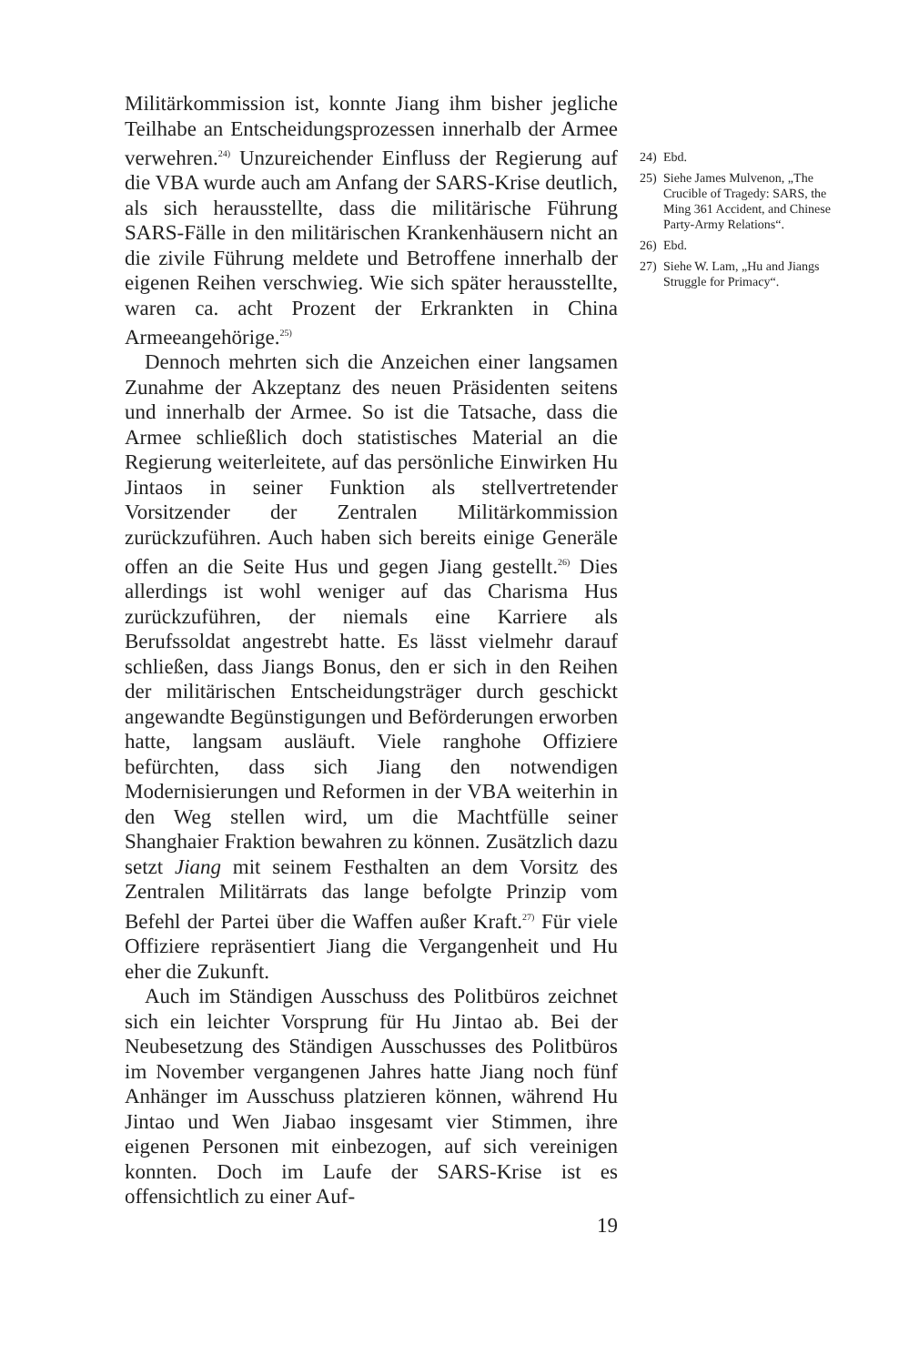Militärkommission ist, konnte Jiang ihm bisher jegliche Teilhabe an Entscheidungsprozessen innerhalb der Armee verwehren.<sup>24)</sup> Unzureichender Einfluss der Regierung auf die VBA wurde auch am Anfang der SARS-Krise deutlich, als sich herausstellte, dass die militärische Führung SARS-Fälle in den militärischen Krankenhäusern nicht an die zivile Führung meldete und Betroffene innerhalb der eigenen Reihen verschwieg. Wie sich später herausstellte, waren ca. acht Prozent der Erkrankten in China Armeeangehörige.<sup>25)</sup>
Dennoch mehrten sich die Anzeichen einer langsamen Zunahme der Akzeptanz des neuen Präsidenten seitens und innerhalb der Armee. So ist die Tatsache, dass die Armee schließlich doch statistisches Material an die Regierung weiterleitete, auf das persönliche Einwirken Hu Jintaos in seiner Funktion als stellvertretender Vorsitzender der Zentralen Militärkommission zurückzuführen. Auch haben sich bereits einige Generäle offen an die Seite Hus und gegen Jiang gestellt.<sup>26)</sup> Dies allerdings ist wohl weniger auf das Charisma Hus zurückzuführen, der niemals eine Karriere als Berufssoldat angestrebt hatte. Es lässt vielmehr darauf schließen, dass Jiangs Bonus, den er sich in den Reihen der militärischen Entscheidungsträger durch geschickt angewandte Begünstigungen und Beförderungen erworben hatte, langsam ausläuft. Viele ranghohe Offiziere befürchten, dass sich Jiang den notwendigen Modernisierungen und Reformen in der VBA weiterhin in den Weg stellen wird, um die Machtfülle seiner Shanghaier Fraktion bewahren zu können. Zusätzlich dazu setzt Jiang mit seinem Festhalten an dem Vorsitz des Zentralen Militärrats das lange befolgte Prinzip vom Befehl der Partei über die Waffen außer Kraft.<sup>27)</sup> Für viele Offiziere repräsentiert Jiang die Vergangenheit und Hu eher die Zukunft.
Auch im Ständigen Ausschuss des Politbüros zeichnet sich ein leichter Vorsprung für Hu Jintao ab. Bei der Neubesetzung des Ständigen Ausschusses des Politbüros im November vergangenen Jahres hatte Jiang noch fünf Anhänger im Ausschuss platzieren können, während Hu Jintao und Wen Jiabao insgesamt vier Stimmen, ihre eigenen Personen mit einbezogen, auf sich vereinigen konnten. Doch im Laufe der SARS-Krise ist es offensichtlich zu einer Auf-
19
24) Ebd.
25) Siehe James Mulvenon, „The Crucible of Tragedy: SARS, the Ming 361 Accident, and Chinese Party-Army Relations“.
26) Ebd.
27) Siehe W. Lam, „Hu and Jiangs Struggle for Primacy“.